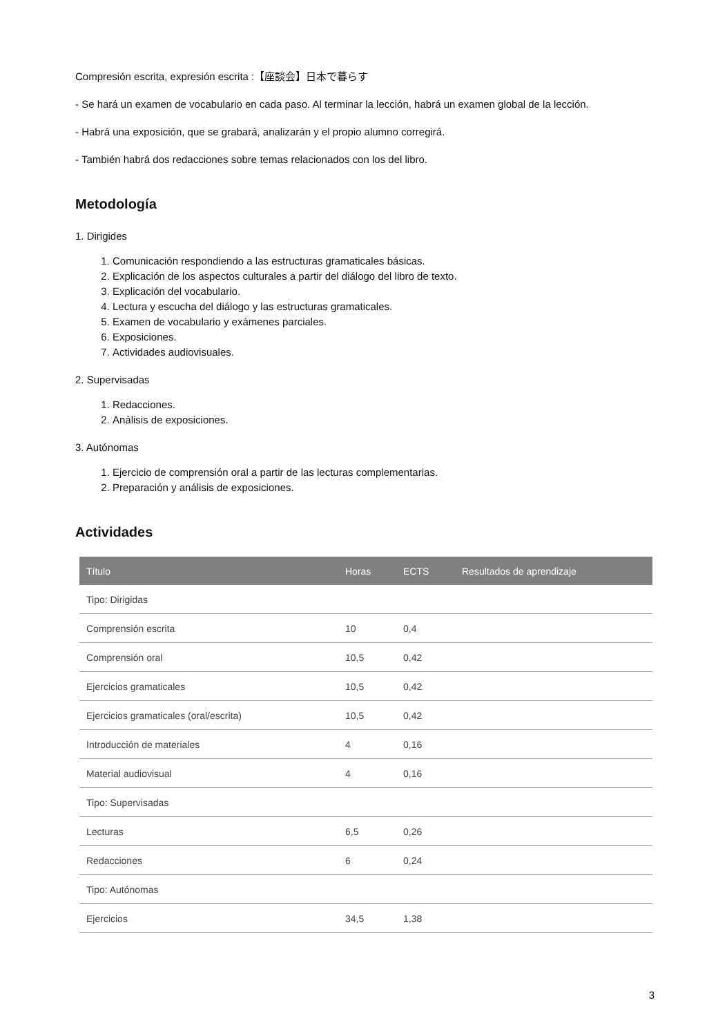Compresión escrita, expresión escrita :【座談会】日本で暮らす
- Se hará un examen de vocabulario en cada paso. Al terminar la lección, habrá un examen global de la lección.
- Habrá una exposición, que se grabará, analizarán y el propio alumno corregirá.
- También habrá dos redacciones sobre temas relacionados con los del libro.
Metodología
1. Dirigides
1. Comunicación respondiendo a las estructuras gramaticales básicas.
2. Explicación de los aspectos culturales a partir del diálogo del libro de texto.
3. Explicación del vocabulario.
4. Lectura y escucha del diálogo y las estructuras gramaticales.
5. Examen de vocabulario y exámenes parciales.
6. Exposiciones.
7. Actividades audiovisuales.
2. Supervisadas
1. Redacciones.
2. Análisis de exposiciones.
3. Autónomas
1. Ejercicio de comprensión oral a partir de las lecturas complementarias.
2. Preparación y análisis de exposiciones.
Actividades
| Título | Horas | ECTS | Resultados de aprendizaje |
| --- | --- | --- | --- |
| Tipo: Dirigidas | | | |
| Comprensión escrita | 10 | 0,4 | |
| Comprensión oral | 10,5 | 0,42 | |
| Ejercicios gramaticales | 10,5 | 0,42 | |
| Ejercicios gramaticales (oral/escrita) | 10,5 | 0,42 | |
| Introducción de materiales | 4 | 0,16 | |
| Material audiovisual | 4 | 0,16 | |
| Tipo: Supervisadas | | | |
| Lecturas | 6,5 | 0,26 | |
| Redacciones | 6 | 0,24 | |
| Tipo: Autónomas | | | |
| Ejercicios | 34,5 | 1,38 | |
3